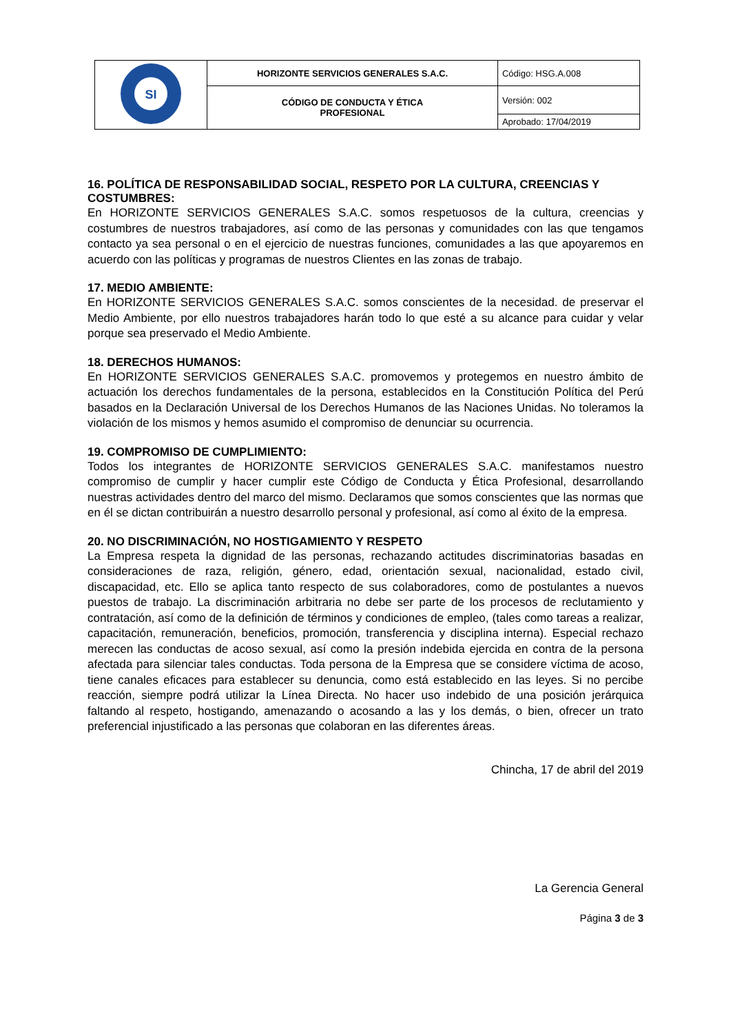| SI | HORIZONTE SERVICIOS GENERALES S.A.C. | Código: HSG.A.008 |
| | CÓDIGO DE CONDUCTA Y ÉTICA PROFESIONAL | Versión: 002 |
| | | Aprobado: 17/04/2019 |
16. POLÍTICA DE RESPONSABILIDAD SOCIAL, RESPETO POR LA CULTURA, CREENCIAS Y COSTUMBRES:
En HORIZONTE SERVICIOS GENERALES S.A.C. somos respetuosos de la cultura, creencias y costumbres de nuestros trabajadores, así como de las personas y comunidades con las que tengamos contacto ya sea personal o en el ejercicio de nuestras funciones, comunidades a las que apoyaremos en acuerdo con las políticas y programas de nuestros Clientes en las zonas de trabajo.
17. MEDIO AMBIENTE:
En HORIZONTE SERVICIOS GENERALES S.A.C. somos conscientes de la necesidad. de preservar el Medio Ambiente, por ello nuestros trabajadores harán todo lo que esté a su alcance para cuidar y velar porque sea preservado el Medio Ambiente.
18. DERECHOS HUMANOS:
En HORIZONTE SERVICIOS GENERALES S.A.C. promovemos y protegemos en nuestro ámbito de actuación los derechos fundamentales de la persona, establecidos en la Constitución Política del Perú basados en la Declaración Universal de los Derechos Humanos de las Naciones Unidas. No toleramos la violación de los mismos y hemos asumido el compromiso de denunciar su ocurrencia.
19. COMPROMISO DE CUMPLIMIENTO:
Todos los integrantes de HORIZONTE SERVICIOS GENERALES S.A.C. manifestamos nuestro compromiso de cumplir y hacer cumplir este Código de Conducta y Ética Profesional, desarrollando nuestras actividades dentro del marco del mismo. Declaramos que somos conscientes que las normas que en él se dictan contribuirán a nuestro desarrollo personal y profesional, así como al éxito de la empresa.
20. NO DISCRIMINACIÓN, NO HOSTIGAMIENTO Y RESPETO
La Empresa respeta la dignidad de las personas, rechazando actitudes discriminatorias basadas en consideraciones de raza, religión, género, edad, orientación sexual, nacionalidad, estado civil, discapacidad, etc. Ello se aplica tanto respecto de sus colaboradores, como de postulantes a nuevos puestos de trabajo. La discriminación arbitraria no debe ser parte de los procesos de reclutamiento y contratación, así como de la definición de términos y condiciones de empleo, (tales como tareas a realizar, capacitación, remuneración, beneficios, promoción, transferencia y disciplina interna). Especial rechazo merecen las conductas de acoso sexual, así como la presión indebida ejercida en contra de la persona afectada para silenciar tales conductas. Toda persona de la Empresa que se considere víctima de acoso, tiene canales eficaces para establecer su denuncia, como está establecido en las leyes. Si no percibe reacción, siempre podrá utilizar la Línea Directa. No hacer uso indebido de una posición jerárquica faltando al respeto, hostigando, amenazando o acosando a las y los demás, o bien, ofrecer un trato preferencial injustificado a las personas que colaboran en las diferentes áreas.
Chincha, 17 de abril del 2019
La Gerencia General
Página 3 de 3